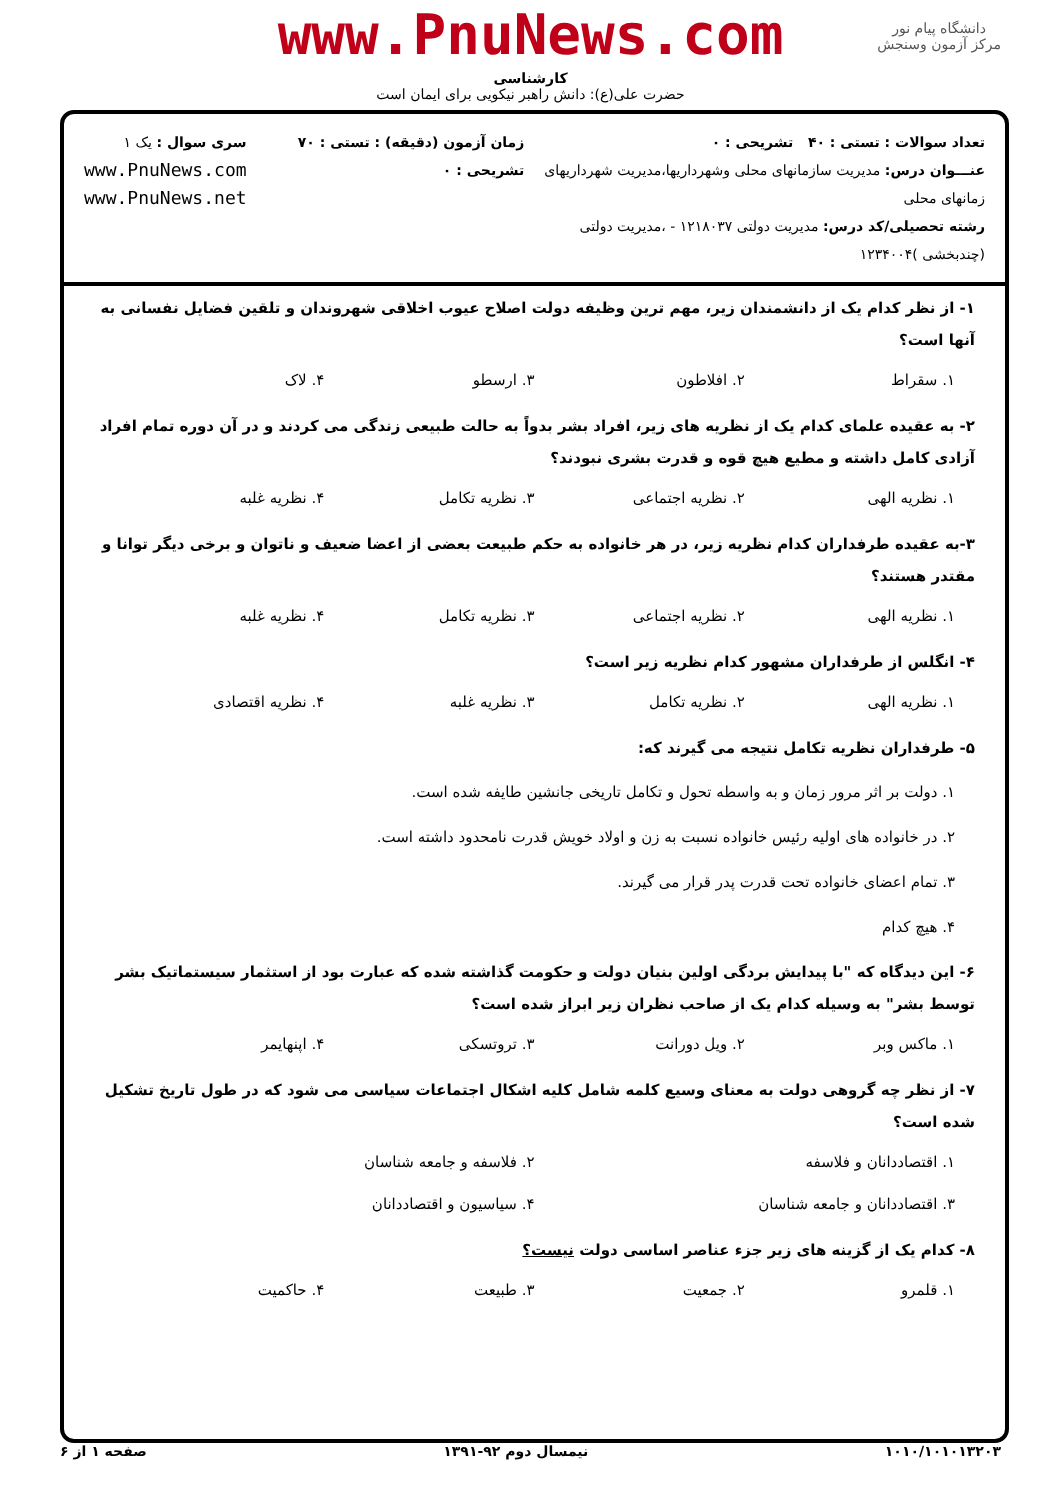دانشگاه پیام نور
مرکز آزمون وسنجش
www.PnuNews.com
کارشناسی
حضرت علی(ع): دانش راهبر نیکویی برای ایمان است
تعداد سوالات : تستی : ۴۰ تشریحی : ۰
عنـــوان درس: مدیریت سازمانهای محلی وشهرداریها،مدیریت شهرداریهای زمانهای محلی
رشته تحصیلی/کد درس: مدیریت دولتی ۱۲۱۸۰۳۷ - ،مدیریت دولتی (چندبخشی )۱۲۳۴۰۰۴
زمان آزمون (دقیقه) : تستی : ۷۰ تشریحی : ۰
سری سوال : یک ۱
www.PnuNews.com
www.PnuNews.net
۱- از نظر کدام یک از دانشمندان زیر، مهم ترین وظیفه دولت اصلاح عیوب اخلاقی شهروندان و تلقین فضایل نفسانی به آنها است؟
۱. سقراط ۲. افلاطون ۳. ارسطو ۴. لاک
۲- به عقیده علمای کدام یک از نظریه های زیر، افراد بشر بدواً به حالت طبیعی زندگی می کردند و در آن دوره تمام افراد آزادی کامل داشته و مطیع هیچ قوه و قدرت بشری نبودند؟
۱. نظریه الهی ۲. نظریه اجتماعی ۳. نظریه تکامل ۴. نظریه غلبه
۳-به عقیده طرفداران کدام نظریه زیر، در هر خانواده به حکم طبیعت بعضی از اعضا ضعیف و ناتوان و برخی دیگر توانا و مقتدر هستند؟
۱. نظریه الهی ۲. نظریه اجتماعی ۳. نظریه تکامل ۴. نظریه غلبه
۴- انگلس از طرفداران مشهور کدام نظریه زیر است؟
۱. نظریه الهی ۲. نظریه تکامل ۳. نظریه غلبه ۴. نظریه اقتصادی
۵- طرفداران نظریه تکامل نتیجه می گیرند که:
۱. دولت بر اثر مرور زمان و به واسطه تحول و تکامل تاریخی جانشین طایفه شده است.
۲. در خانواده های اولیه رئیس خانواده نسبت به زن و اولاد خویش قدرت نامحدود داشته است.
۳. تمام اعضای خانواده تحت قدرت پدر قرار می گیرند.
۴. هیچ کدام
۶- این دیدگاه که "با پیدایش بردگی اولین بنیان دولت و حکومت گذاشته شده که عبارت بود از استثمار سیستماتیک بشر توسط بشر" به وسیله کدام یک از صاحب نظران زیر ابراز شده است؟
۱. ماکس وبر ۲. ویل دورانت ۳. تروتسکی ۴. اپنهایمر
۷- از نظر چه گروهی دولت به معنای وسیع کلمه شامل کلیه اشکال اجتماعات سیاسی می شود که در طول تاریخ تشکیل شده است؟
۱. اقتصاددانان و فلاسفه ۲. فلاسفه و جامعه شناسان
۳. اقتصاددانان و جامعه شناسان ۴. سیاسیون و اقتصاددانان
۸- کدام یک از گزینه های زیر جزء عناصر اساسی دولت نیست؟
۱. قلمرو ۲. جمعیت ۳. طبیعت ۴. حاکمیت
۱۰۱۰/۱۰۱۰۱۳۲۰۳ نیمسال دوم ۹۲-۱۳۹۱ صفحه ۱ از ۶